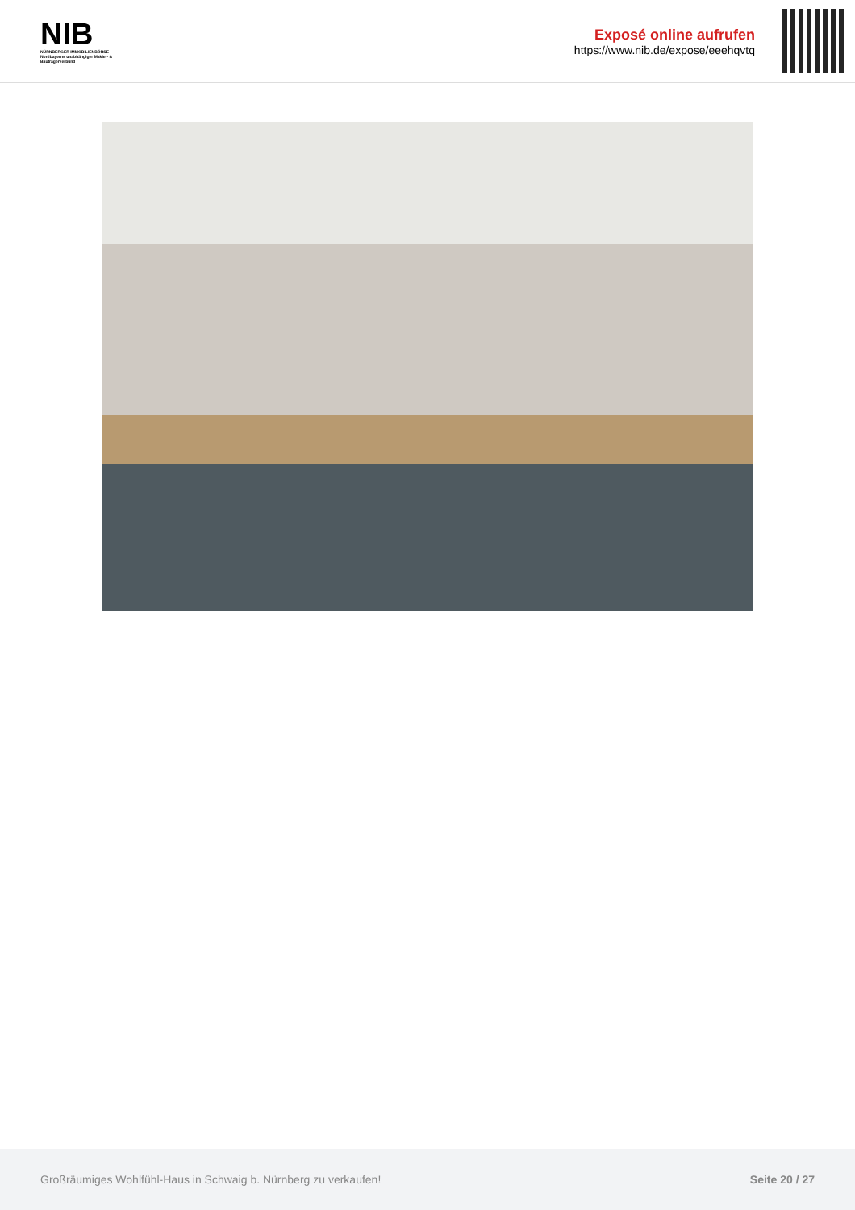NIB
NÜRNBERGER IMMOBILIENBÖRSE
Nordbayerns unabhängiger Makler- & Bauträgerverbund
Exposé online aufrufen
https://www.nib.de/expose/eeehqvtq
Großräumiges Wohlfühl-Haus in Schwaig b. Nürnberg zu verkaufen! Seite 20 / 27